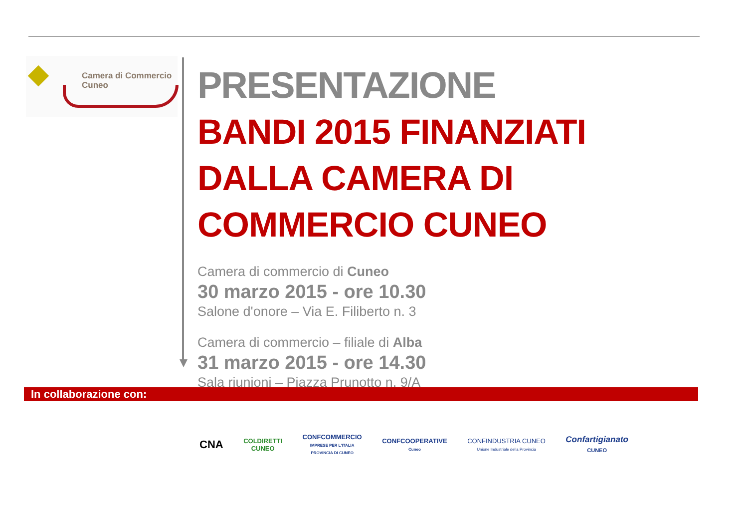Camera di Commercio
Cuneo
PRESENTAZIONE
BANDI 2015 FINANZIATI DALLA CAMERA DI COMMERCIO CUNEO
Camera di commercio di Cuneo
30 marzo 2015 - ore 10.30
Salone d'onore – Via E. Filiberto n. 3
Camera di commercio – filiale di Alba
31 marzo 2015 - ore 14.30
Sala riunioni – Piazza Prunotto n. 9/A
In collaborazione con:
CNA
COLDIRETTI
CUNEO
CONFCOMMERCIO
IMPRESE PER L'ITALIA
PROVINCIA DI CUNEO
CONFCOOPERATIVE
Cuneo
CONFINDUSTRIA CUNEO
Unione Industriale della Provincia
Confartigianato
CUNEO